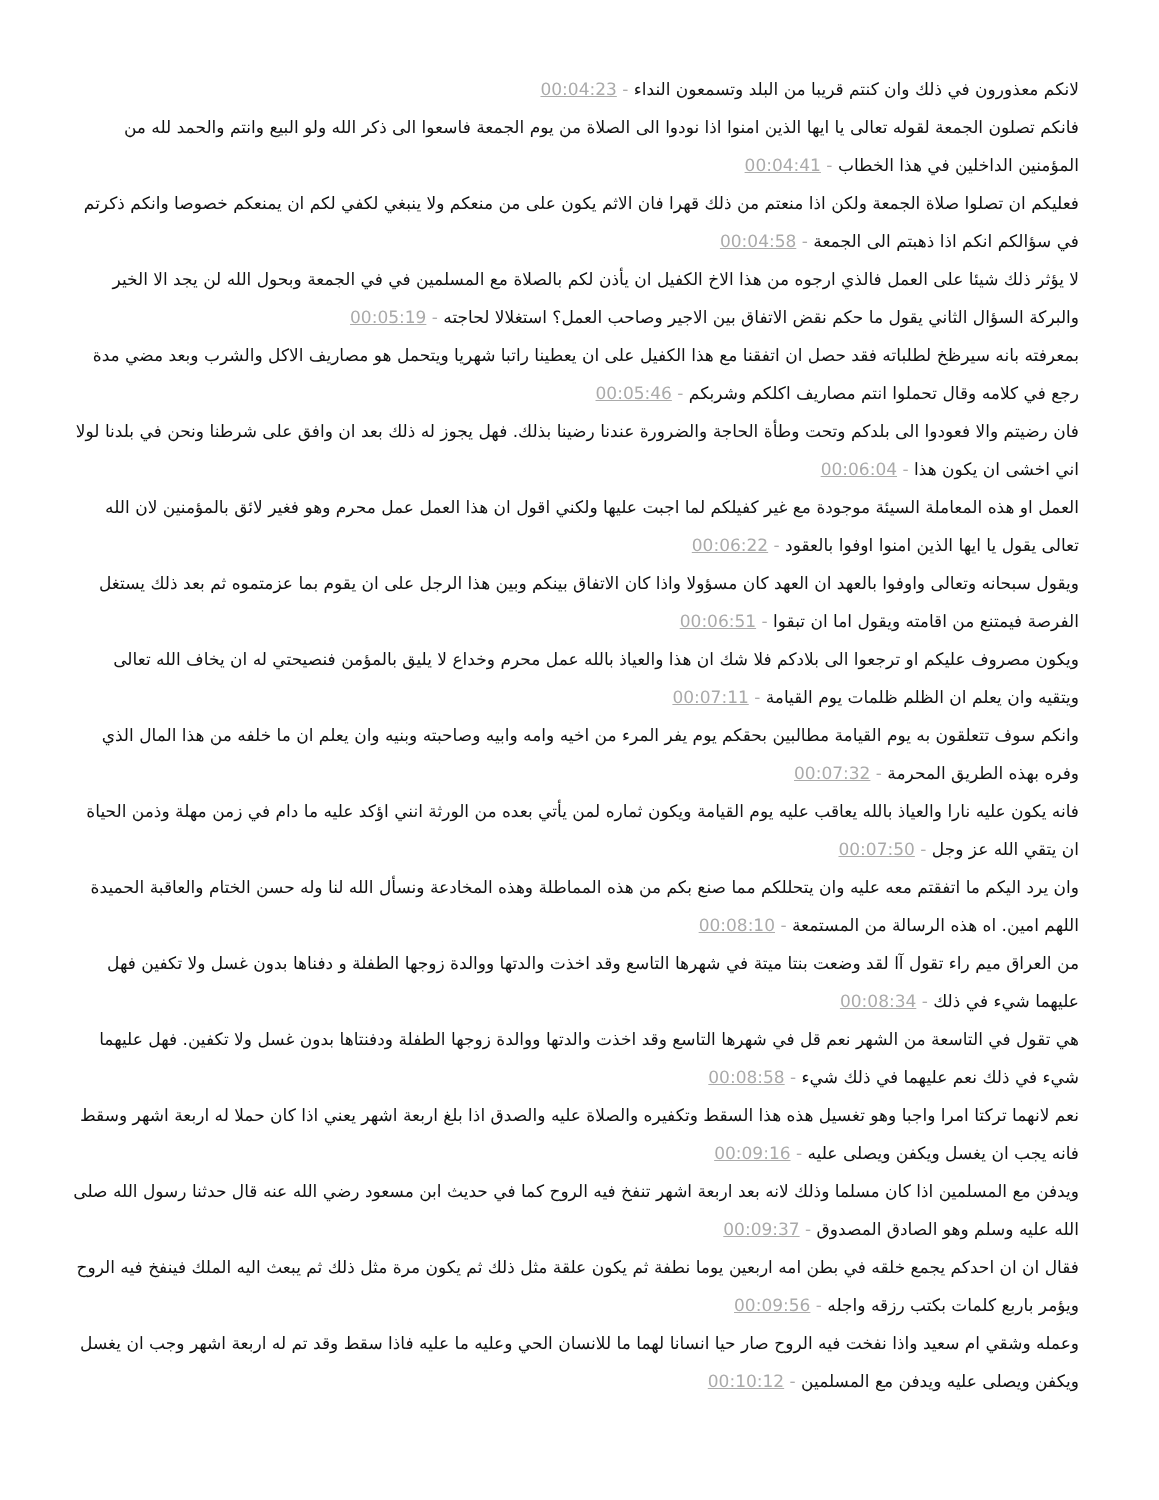لانكم معذورون في ذلك وان كنتم قريبا من البلد وتسمعون النداء - 00:04:23
فانكم تصلون الجمعة لقوله تعالى يا ايها الذين امنوا اذا نودوا الى الصلاة من يوم الجمعة فاسعوا الى ذكر الله ولو البيع وانتم والحمد لله من المؤمنين الداخلين في هذا الخطاب - 00:04:41
فعليكم ان تصلوا صلاة الجمعة ولكن اذا منعتم من ذلك قهرا فان الاثم يكون على من منعكم ولا ينبغي لكفي لكم ان يمنعكم خصوصا وانكم ذكرتم في سؤالكم انكم اذا ذهبتم الى الجمعة - 00:04:58
لا يؤثر ذلك شيئا على العمل فالذي ارجوه من هذا الاخ الكفيل ان يأذن لكم بالصلاة مع المسلمين في في الجمعة وبحول الله لن يجد الا الخير والبركة السؤال الثاني يقول ما حكم نقض الاتفاق بين الاجير وصاحب العمل؟ استغلالا لحاجته - 00:05:19
بمعرفته بانه سيرظخ لطلباته فقد حصل ان اتفقنا مع هذا الكفيل على ان يعطينا راتبا شهريا ويتحمل هو مصاريف الاكل والشرب وبعد مضي مدة رجع في كلامه وقال تحملوا انتم مصاريف اكلكم وشربكم - 00:05:46
فان رضيتم والا فعودوا الى بلدكم وتحت وطأة الحاجة والضرورة عندنا رضينا بذلك. فهل يجوز له ذلك بعد ان وافق على شرطنا ونحن في بلدنا لولا اني اخشى ان يكون هذا - 00:06:04
العمل او هذه المعاملة السيئة موجودة مع غير كفيلكم لما اجبت عليها ولكني اقول ان هذا العمل عمل محرم وهو فغير لائق بالمؤمنين لان الله تعالى يقول يا ايها الذين امنوا اوفوا بالعقود - 00:06:22
ويقول سبحانه وتعالى واوفوا بالعهد ان العهد كان مسؤولا واذا كان الاتفاق بينكم وبين هذا الرجل على ان يقوم بما عزمتموه ثم بعد ذلك يستغل الفرصة فيمتنع من اقامته ويقول اما ان تبقوا - 00:06:51
ويكون مصروف عليكم او ترجعوا الى بلادكم فلا شك ان هذا والعياذ بالله عمل محرم وخداع لا يليق بالمؤمن فنصيحتي له ان يخاف الله تعالى ويتقيه وان يعلم ان الظلم ظلمات يوم القيامة - 00:07:11
وانكم سوف تتعلقون به يوم القيامة مطالبين بحقكم يوم يفر المرء من اخيه وامه وابيه وصاحبته وبنيه وان يعلم ان ما خلفه من هذا المال الذي وفره بهذه الطريق المحرمة - 00:07:32
فانه يكون عليه نارا والعياذ بالله يعاقب عليه يوم القيامة ويكون ثماره لمن يأتي بعده من الورثة انني اؤكد عليه ما دام في زمن مهلة وذمن الحياة ان يتقي الله عز وجل - 00:07:50
وان يرد اليكم ما اتفقتم معه عليه وان يتحللكم مما صنع بكم من هذه المماطلة وهذه المخادعة ونسأل الله لنا وله حسن الختام والعاقبة الحميدة اللهم امين. اه هذه الرسالة من المستمعة - 00:08:10
من العراق ميم راء تقول آا لقد وضعت بنتا ميتة في شهرها التاسع وقد اخذت والدتها ووالدة زوجها الطفلة و دفناها بدون غسل ولا تكفين فهل عليهما شيء في ذلك - 00:08:34
هي تقول في التاسعة من الشهر نعم قل في شهرها التاسع وقد اخذت والدتها ووالدة زوجها الطفلة ودفنتاها بدون غسل ولا تكفين. فهل عليهما شيء في ذلك نعم عليهما في ذلك شيء - 00:08:58
نعم لانهما تركتا امرا واجبا وهو تغسيل هذه هذا السقط وتكفيره والصلاة عليه والصدق اذا بلغ اربعة اشهر يعني اذا كان حملا له اربعة اشهر وسقط فانه يجب ان يغسل ويكفن ويصلى عليه - 00:09:16
ويدفن مع المسلمين اذا كان مسلما وذلك لانه بعد اربعة اشهر تنفخ فيه الروح كما في حديث ابن مسعود رضي الله عنه قال حدثنا رسول الله صلى الله عليه وسلم وهو الصادق المصدوق - 00:09:37
فقال ان ان احدكم يجمع خلقه في بطن امه اربعين يوما نطفة ثم يكون علقة مثل ذلك ثم يكون مرة مثل ذلك ثم يبعث اليه الملك فينفخ فيه الروح ويؤمر باربع كلمات بكتب رزقه واجله - 00:09:56
وعمله وشقي ام سعيد واذا نفخت فيه الروح صار حيا انسانا لهما ما للانسان الحي وعليه ما عليه فاذا سقط وقد تم له اربعة اشهر وجب ان يغسل ويكفن ويصلى عليه ويدفن مع المسلمين - 00:10:12